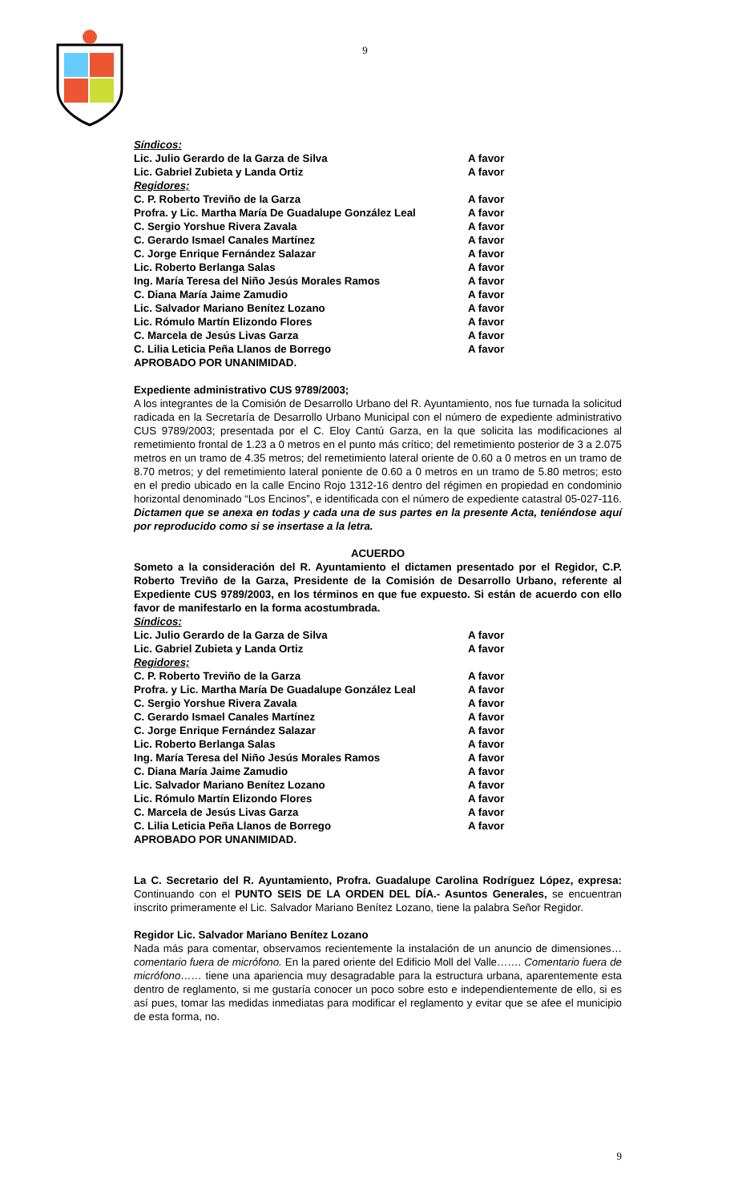9
Síndicos:
Lic. Julio Gerardo de la Garza de Silva A favor
Lic. Gabriel Zubieta y Landa Ortiz A favor
Regidores;
C. P. Roberto Treviño de la Garza A favor
Profra. y Lic. Martha María De Guadalupe González Leal A favor
C. Sergio Yorshue Rivera Zavala A favor
C. Gerardo Ismael Canales Martínez A favor
C. Jorge Enrique Fernández Salazar A favor
Lic. Roberto Berlanga Salas A favor
Ing. María Teresa del Niño Jesús Morales Ramos A favor
C. Diana María Jaime Zamudio A favor
Lic. Salvador Mariano Benítez Lozano A favor
Lic. Rómulo Martín Elizondo Flores A favor
C. Marcela de Jesús Livas Garza A favor
C. Lilia Leticia Peña Llanos de Borrego A favor
APROBADO POR UNANIMIDAD.
Expediente administrativo CUS 9789/2003;
A los integrantes de la Comisión de Desarrollo Urbano del R. Ayuntamiento, nos fue turnada la solicitud radicada en la Secretaría de Desarrollo Urbano Municipal con el número de expediente administrativo CUS 9789/2003; presentada por el C. Eloy Cantú Garza, en la que solicita las modificaciones al remetimiento frontal de 1.23 a 0 metros en el punto más crítico; del remetimiento posterior de 3 a 2.075 metros en un tramo de 4.35 metros; del remetimiento lateral oriente de 0.60 a 0 metros en un tramo de 8.70 metros; y del remetimiento lateral poniente de 0.60 a 0 metros en un tramo de 5.80 metros; esto en el predio ubicado en la calle Encino Rojo 1312-16 dentro del régimen en propiedad en condominio horizontal denominado “Los Encinos”, e identificada con el número de expediente catastral 05-027-116. Dictamen que se anexa en todas y cada una de sus partes en la presente Acta, teniéndose aquí por reproducido como si se insertase a la letra.
ACUERDO
Someto a la consideración del R. Ayuntamiento el dictamen presentado por el Regidor, C.P. Roberto Treviño de la Garza, Presidente de la Comisión de Desarrollo Urbano, referente al Expediente CUS 9789/2003, en los términos en que fue expuesto. Si están de acuerdo con ello favor de manifestarlo en la forma acostumbrada.
Síndicos:
Lic. Julio Gerardo de la Garza de Silva A favor
Lic. Gabriel Zubieta y Landa Ortiz A favor
Regidores;
C. P. Roberto Treviño de la Garza A favor
Profra. y Lic. Martha María De Guadalupe González Leal A favor
C. Sergio Yorshue Rivera Zavala A favor
C. Gerardo Ismael Canales Martínez A favor
C. Jorge Enrique Fernández Salazar A favor
Lic. Roberto Berlanga Salas A favor
Ing. María Teresa del Niño Jesús Morales Ramos A favor
C. Diana María Jaime Zamudio A favor
Lic. Salvador Mariano Benítez Lozano A favor
Lic. Rómulo Martín Elizondo Flores A favor
C. Marcela de Jesús Livas Garza A favor
C. Lilia Leticia Peña Llanos de Borrego A favor
APROBADO POR UNANIMIDAD.
La C. Secretario del R. Ayuntamiento, Profra. Guadalupe Carolina Rodríguez López, expresa: Continuando con el PUNTO SEIS DE LA ORDEN DEL DÍA.- Asuntos Generales, se encuentran inscrito primeramente el Lic. Salvador Mariano Benítez Lozano, tiene la palabra Señor Regidor.
Regidor Lic. Salvador Mariano Benítez Lozano
Nada más para comentar, observamos recientemente la instalación de un anuncio de dimensiones… comentario fuera de micrófono. En la pared oriente del Edificio Moll del Valle……. Comentario fuera de micrófono…… tiene una apariencia muy desagradable para la estructura urbana, aparentemente esta dentro de reglamento, si me gustaría conocer un poco sobre esto e independientemente de ello, si es así pues, tomar las medidas inmediatas para modificar el reglamento y evitar que se afee el municipio de esta forma, no.
9